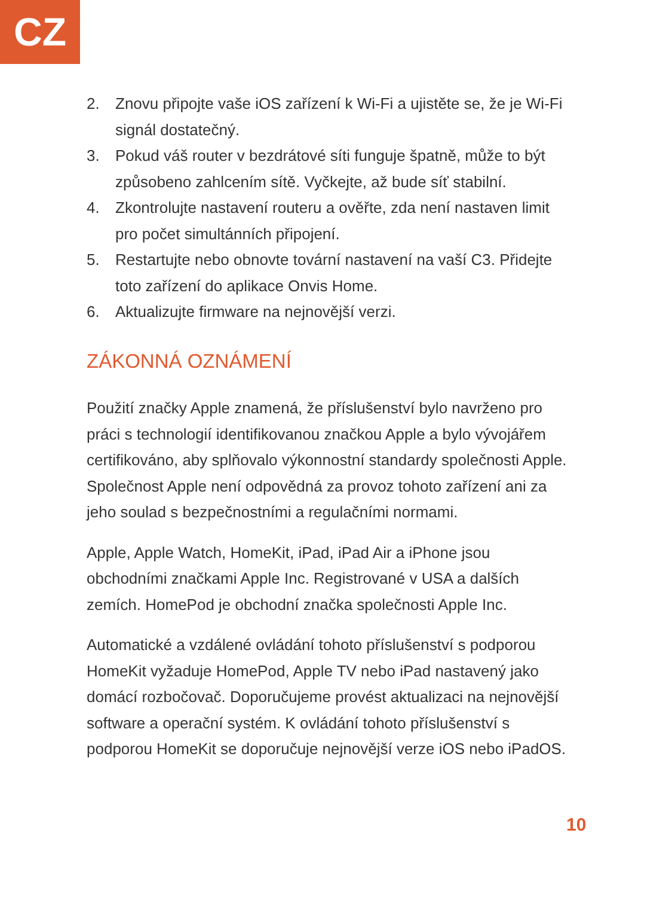CZ
2. Znovu připojte vaše iOS zařízení k Wi-Fi a ujistěte se, že je Wi-Fi signál dostatečný.
3. Pokud váš router v bezdrátové síti funguje špatně, může to být způsobeno zahlcením sítě. Vyčkejte, až bude síť stabilní.
4. Zkontrolujte nastavení routeru a ověřte, zda není nastaven limit pro počet simultánních připojení.
5. Restartujte nebo obnovte tovární nastavení na vaší C3. Přidejte toto zařízení do aplikace Onvis Home.
6. Aktualizujte firmware na nejnovější verzi.
ZÁKONNÁ OZNÁMENÍ
Použití značky Apple znamená, že příslušenství bylo navrženo pro práci s technologií identifikovanou značkou Apple a bylo vývojářem certifikováno, aby splňovalo výkonnostní standardy společnosti Apple. Společnost Apple není odpovědná za provoz tohoto zařízení ani za jeho soulad s bezpečnostními a regulačními normami.
Apple, Apple Watch, HomeKit, iPad, iPad Air a iPhone jsou obchodními značkami Apple Inc. Registrované v USA a dalších zemích. HomePod je obchodní značka společnosti Apple Inc.
Automatické a vzdálené ovládání tohoto příslušenství s podporou HomeKit vyžaduje HomePod, Apple TV nebo iPad nastavený jako domácí rozbočovač. Doporučujeme provést aktualizaci na nejnovější software a operační systém. K ovládání tohoto příslušenství s podporou HomeKit se doporučuje nejnovější verze iOS nebo iPadOS.
10